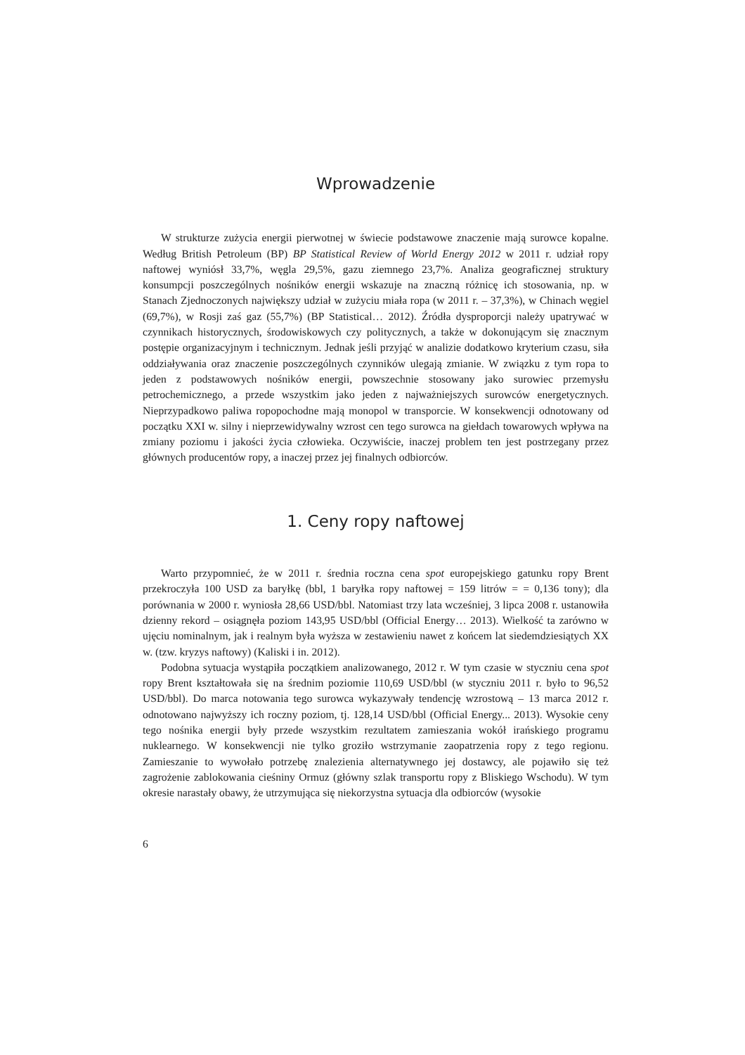Wprowadzenie
W strukturze zużycia energii pierwotnej w świecie podstawowe znaczenie mają surowce kopalne. Według British Petroleum (BP) BP Statistical Review of World Energy 2012 w 2011 r. udział ropy naftowej wyniósł 33,7%, węgla 29,5%, gazu ziemnego 23,7%. Analiza geograficznej struktury konsumpcji poszczególnych nośników energii wskazuje na znaczną różnicę ich stosowania, np. w Stanach Zjednoczonych największy udział w zużyciu miała ropa (w 2011 r. – 37,3%), w Chinach węgiel (69,7%), w Rosji zaś gaz (55,7%) (BP Statistical… 2012). Źródła dysproporcji należy upatrywać w czynnikach historycznych, środowiskowych czy politycznych, a także w dokonującym się znacznym postępie organizacyjnym i technicznym. Jednak jeśli przyjąć w analizie dodatkowo kryterium czasu, siła oddziaływania oraz znaczenie poszczególnych czynników ulegają zmianie. W związku z tym ropa to jeden z podstawowych nośników energii, powszechnie stosowany jako surowiec przemysłu petrochemicznego, a przede wszystkim jako jeden z najważniejszych surowców energetycznych. Nieprzypadkowo paliwa ropopochodne mają monopol w transporcie. W konsekwencji odnotowany od początku XXI w. silny i nieprzewidywalny wzrost cen tego surowca na giełdach towarowych wpływa na zmiany poziomu i jakości życia człowieka. Oczywiście, inaczej problem ten jest postrzegany przez głównych producentów ropy, a inaczej przez jej finalnych odbiorców.
1. Ceny ropy naftowej
Warto przypomnieć, że w 2011 r. średnia roczna cena spot europejskiego gatunku ropy Brent przekroczyła 100 USD za baryłkę (bbl, 1 baryłka ropy naftowej = 159 litrów = = 0,136 tony); dla porównania w 2000 r. wyniosła 28,66 USD/bbl. Natomiast trzy lata wcześniej, 3 lipca 2008 r. ustanowiła dzienny rekord – osiągnęła poziom 143,95 USD/bbl (Official Energy… 2013). Wielkość ta zarówno w ujęciu nominalnym, jak i realnym była wyższa w zestawieniu nawet z końcem lat siedemdziesiątych XX w. (tzw. kryzys naftowy) (Kaliski i in. 2012).
Podobna sytuacja wystąpiła początkiem analizowanego, 2012 r. W tym czasie w styczniu cena spot ropy Brent kształtowała się na średnim poziomie 110,69 USD/bbl (w styczniu 2011 r. było to 96,52 USD/bbl). Do marca notowania tego surowca wykazywały tendencję wzrostową – 13 marca 2012 r. odnotowano najwyższy ich roczny poziom, tj. 128,14 USD/bbl (Official Energy... 2013). Wysokie ceny tego nośnika energii były przede wszystkim rezultatem zamieszania wokół irańskiego programu nuklearnego. W konsekwencji nie tylko groziło wstrzymanie zaopatrzenia ropy z tego regionu. Zamieszanie to wywołało potrzebę znalezienia alternatywnego jej dostawcy, ale pojawiło się też zagrożenie zablokowania cieśniny Ormuz (główny szlak transportu ropy z Bliskiego Wschodu). W tym okresie narastały obawy, że utrzymująca się niekorzystna sytuacja dla odbiorców (wysokie
6